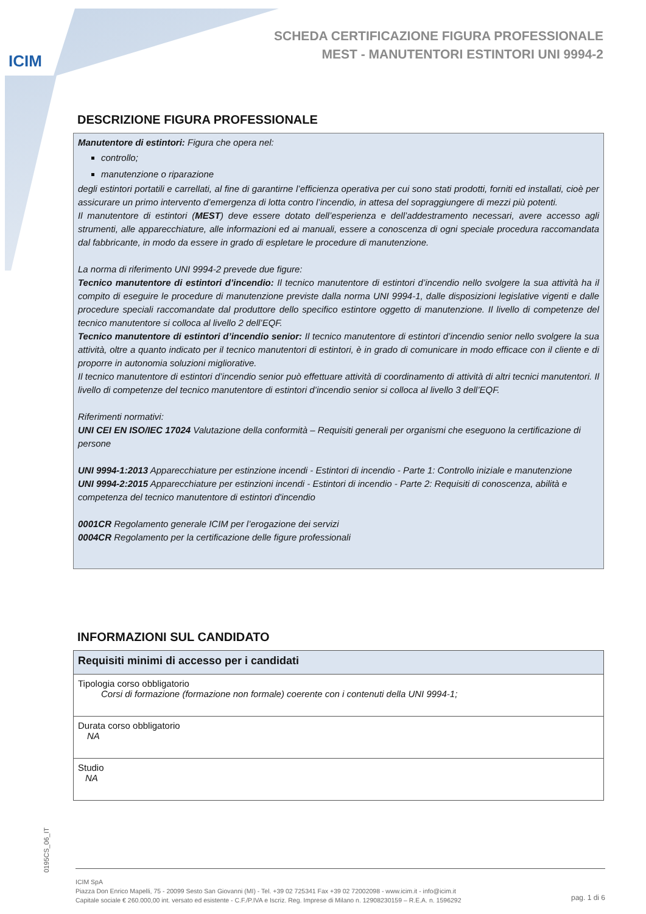ICIM
SCHEDA CERTIFICAZIONE FIGURA PROFESSIONALE
MEST - MANUTENTORI ESTINTORI UNI 9994-2
DESCRIZIONE FIGURA PROFESSIONALE
Manutentore di estintori: Figura che opera nel:
controllo;
manutenzione o riparazione
degli estintori portatili e carrellati, al fine di garantirne l’efficienza operativa per cui sono stati prodotti, forniti ed installati, cioè per assicurare un primo intervento d’emergenza di lotta contro l’incendio, in attesa del sopraggiungere di mezzi più potenti.
Il manutentore di estintori (MEST) deve essere dotato dell’esperienza e dell’addestramento necessari, avere accesso agli strumenti, alle apparecchiature, alle informazioni ed ai manuali, essere a conoscenza di ogni speciale procedura raccomandata dal fabbricante, in modo da essere in grado di espletare le procedure di manutenzione.
La norma di riferimento UNI 9994-2 prevede due figure:
Tecnico manutentore di estintori d’incendio: Il tecnico manutentore di estintori d’incendio nello svolgere la sua attività ha il compito di eseguire le procedure di manutenzione previste dalla norma UNI 9994-1, dalle disposizioni legislative vigenti e dalle procedure speciali raccomandate dal produttore dello specifico estintore oggetto di manutenzione. Il livello di competenze del tecnico manutentore si colloca al livello 2 dell’EQF.
Tecnico manutentore di estintori d’incendio senior: Il tecnico manutentore di estintori d’incendio senior nello svolgere la sua attività, oltre a quanto indicato per il tecnico manutentori di estintori, è in grado di comunicare in modo efficace con il cliente e di proporre in autonomia soluzioni migliorative.
Il tecnico manutentore di estintori d’incendio senior può effettuare attività di coordinamento di attività di altri tecnici manutentori. Il livello di competenze del tecnico manutentore di estintori d’incendio senior si colloca al livello 3 dell’EQF.
Riferimenti normativi:
UNI CEI EN ISO/IEC 17024 Valutazione della conformità – Requisiti generali per organismi che eseguono la certificazione di persone
UNI 9994-1:2013 Apparecchiature per estinzione incendi - Estintori di incendio - Parte 1: Controllo iniziale e manutenzione
UNI 9994-2:2015 Apparecchiature per estinzioni incendi - Estintori di incendio - Parte 2: Requisiti di conoscenza, abilità e competenza del tecnico manutentore di estintori d'incendio
0001CR Regolamento generale ICIM per l’erogazione dei servizi
0004CR Regolamento per la certificazione delle figure professionali
INFORMAZIONI SUL CANDIDATO
| Requisiti minimi di accesso per i candidati |
| --- |
| Tipologia corso obbligatorio Corsi di formazione (formazione non formale) coerente con i contenuti della UNI 9994-1; |
| Durata corso obbligatorio NA |
| Studio NA |
0195CS_06_IT
ICIM SpA
Piazza Don Enrico Mapelli, 75 - 20099 Sesto San Giovanni (MI) - Tel. +39 02 725341 Fax +39 02 72002098 - www.icim.it - info@icim.it
Capitale sociale € 260.000,00 int. versato ed esistente - C.F./P.IVA e Iscriz. Reg. Imprese di Milano n. 12908230159 – R.E.A. n. 1596292
pag. 1 di 6